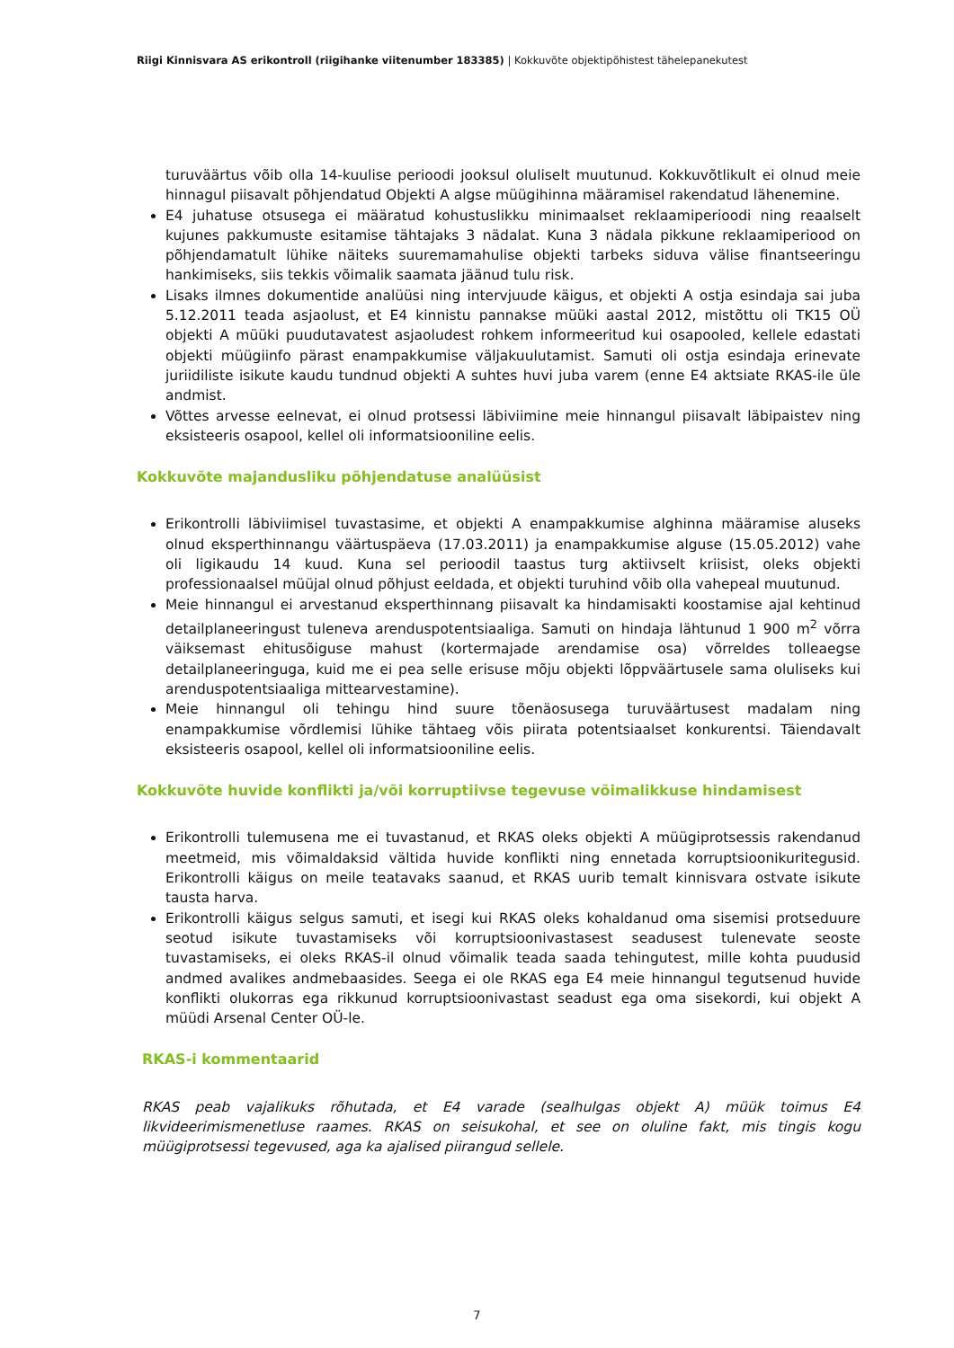Riigi Kinnisvara AS erikontroll (riigihanke viitenumber 183385) | Kokkuvõte objektipõhistest tähelepanekutest
turuväärtus võib olla 14-kuulise perioodi jooksul oluliselt muutunud. Kokkuvõtlikult ei olnud meie hinnagul piisavalt põhjendatud Objekti A algse müügihinna määramisel rakendatud lähenemine.
E4 juhatuse otsusega ei määratud kohustuslikku minimaalset reklaamiperioodi ning reaalselt kujunes pakkumuste esitamise tähtajaks 3 nädalat. Kuna 3 nädala pikkune reklaamiperiood on põhjendamatult lühike näiteks suuremamahulise objekti tarbeks siduva välise finantseeringu hankimiseks, siis tekkis võimalik saamata jäänud tulu risk.
Lisaks ilmnes dokumentide analüüsi ning intervjuude käigus, et objekti A ostja esindaja sai juba 5.12.2011 teada asjaolust, et E4 kinnistu pannakse müüki aastal 2012, mistõttu oli TK15 OÜ objekti A müüki puudutavatest asjaoludest rohkem informeeritud kui osapooled, kellele edastati objekti müügiinfo pärast enampakkumise väljakuulutamist. Samuti oli ostja esindaja erinevate juriidiliste isikute kaudu tundnud objekti A suhtes huvi juba varem (enne E4 aktsiate RKAS-ile üle andmist.
Võttes arvesse eelnevat, ei olnud protsessi läbiviimine meie hinnangul piisavalt läbipaistev ning eksisteeris osapool, kellel oli informatsiooniline eelis.
Kokkuvõte majandusliku põhjendatuse analüüsist
Erikontrolli läbiviimisel tuvastasime, et objekti A enampakkumise alghinna määramise aluseks olnud eksperthinnangu väärtuspäeva (17.03.2011) ja enampakkumise alguse (15.05.2012) vahe oli ligikaudu 14 kuud. Kuna sel perioodil taastus turg aktiivselt kriisist, oleks objekti professionaalsel müüjal olnud põhjust eeldada, et objekti turuhind võib olla vahepeal muutunud.
Meie hinnangul ei arvestanud eksperthinnang piisavalt ka hindamisakti koostamise ajal kehtinud detailplaneeringust tuleneva arenduspotentsiaaliga. Samuti on hindaja lähtunud 1 900 m<sup>2</sup> võrra väiksemast ehitusõiguse mahust (kortermajade arendamise osa) võrreldes tolleaegse detailplaneeringuga, kuid me ei pea selle erisuse mõju objekti lõppväärtusele sama oluliseks kui arenduspotentsiaaliga mittearvestamine).
Meie hinnangul oli tehingu hind suure tõenäosusega turuväärtusest madalam ning enampakkumise võrdlemisi lühike tähtaeg võis piirata potentsiaalset konkurentsi. Täiendavalt eksisteeris osapool, kellel oli informatsiooniline eelis.
Kokkuvõte huvide konflikti ja/või korruptiivse tegevuse võimalikkuse hindamisest
Erikontrolli tulemusena me ei tuvastanud, et RKAS oleks objekti A müügiprotsessis rakendanud meetmeid, mis võimaldaksid vältida huvide konflikti ning ennetada korruptsioonikuritegusid. Erikontrolli käigus on meile teatavaks saanud, et RKAS uurib temalt kinnisvara ostvate isikute tausta harva.
Erikontrolli käigus selgus samuti, et isegi kui RKAS oleks kohaldanud oma sisemisi protseduure seotud isikute tuvastamiseks või korruptsioonivastasest seadusest tulenevate seoste tuvastamiseks, ei oleks RKAS-il olnud võimalik teada saada tehingutest, mille kohta puudusid andmed avalikes andmebaasides. Seega ei ole RKAS ega E4 meie hinnangul tegutsenud huvide konflikti olukorras ega rikkunud korruptsioonivastast seadust ega oma sisekordi, kui objekt A müüdi Arsenal Center OÜ-le.
RKAS-i kommentaarid
RKAS peab vajalikuks rõhutada, et E4 varade (sealhulgas objekt A) müük toimus E4 likvideerimismenetluse raames. RKAS on seisukohal, et see on oluline fakt, mis tingis kogu müügiprotsessi tegevused, aga ka ajalised piirangud sellele.
7